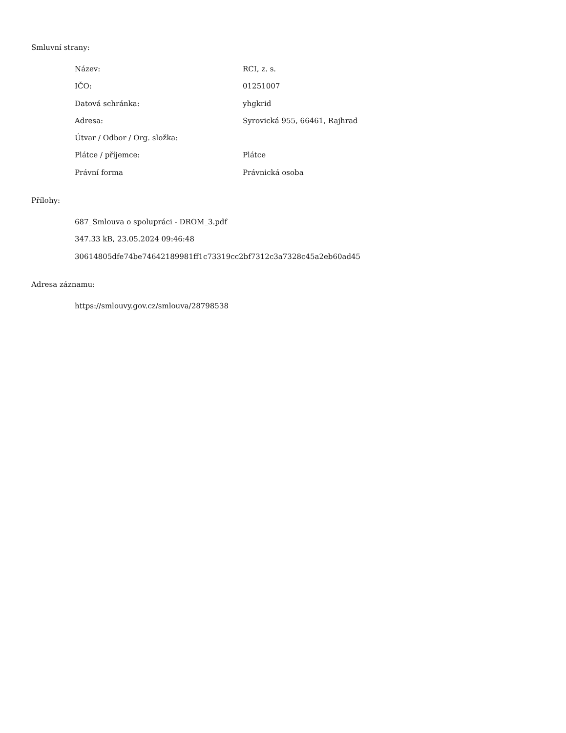Smluvní strany:
| Název: | RCI, z. s. |
| IČO: | 01251007 |
| Datová schránka: | yhgkrid |
| Adresa: | Syrovická 955, 66461, Rajhrad |
| Útvar / Odbor / Org. složka: | |
| Plátce / příjemce: | Plátce |
| Právní forma | Právnická osoba |
Přílohy:
687_Smlouva o spolupráci - DROM_3.pdf
347.33 kB, 23.05.2024 09:46:48
30614805dfe74be74642189981ff1c73319cc2bf7312c3a7328c45a2eb60ad45
Adresa záznamu:
https://smlouvy.gov.cz/smlouva/28798538